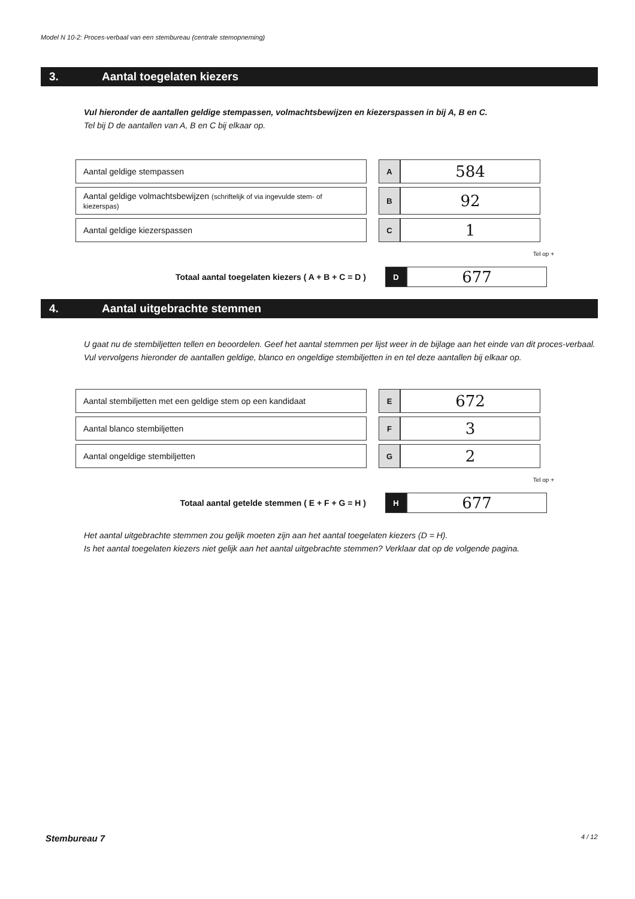Model N 10-2: Proces-verbaal van een stembureau (centrale stemopneming)
3. Aantal toegelaten kiezers
Vul hieronder de aantallen geldige stempassen, volmachtsbewijzen en kiezerspassen in bij A, B en C.
Tel bij D de aantallen van A, B en C bij elkaar op.
| Aantal geldige stempassen | | A | 584 |
| Aantal geldige volmachtsbewijzen (schriftelijk of via ingevulde stem- of kiezerspas) | | B | 92 |
| Aantal geldige kiezerspassen | | C | 1 |
Tel op +
| Totaal aantal toegelaten kiezers ( A + B + C = D ) | | D | 677 |
4. Aantal uitgebrachte stemmen
U gaat nu de stembiljetten tellen en beoordelen. Geef het aantal stemmen per lijst weer in de bijlage aan het einde van dit proces-verbaal.
Vul vervolgens hieronder de aantallen geldige, blanco en ongeldige stembiljetten in en tel deze aantallen bij elkaar op.
| Aantal stembiljetten met een geldige stem op een kandidaat | | E | 672 |
| Aantal blanco stembiljetten | | F | 3 |
| Aantal ongeldige stembiljetten | | G | 2 |
Tel op +
| Totaal aantal getelde stemmen ( E + F + G = H ) | | H | 677 |
Het aantal uitgebrachte stemmen zou gelijk moeten zijn aan het aantal toegelaten kiezers (D = H).
Is het aantal toegelaten kiezers niet gelijk aan het aantal uitgebrachte stemmen? Verklaar dat op de volgende pagina.
Stembureau 7 4 / 12